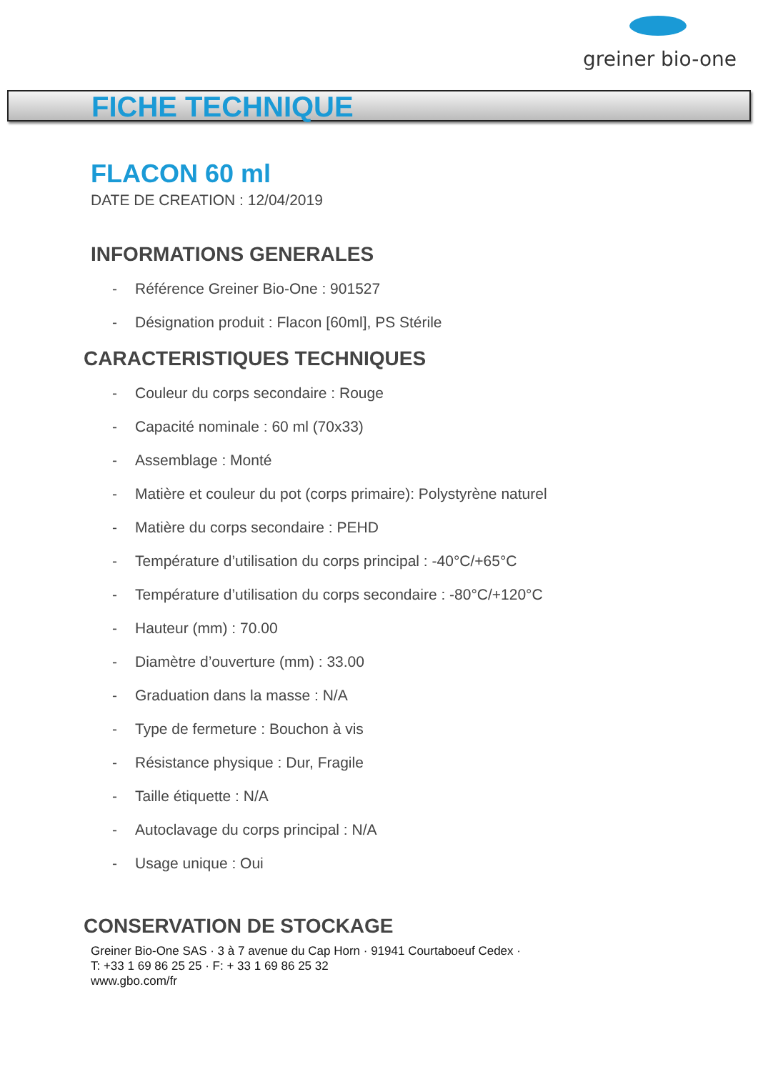greiner bio-one
FICHE TECHNIQUE
FLACON 60 ml
DATE DE CREATION : 12/04/2019
INFORMATIONS GENERALES
- Référence Greiner Bio-One : 901527
- Désignation produit : Flacon [60ml], PS Stérile
CARACTERISTIQUES TECHNIQUES
- Couleur du corps secondaire : Rouge
- Capacité nominale : 60 ml (70x33)
- Assemblage : Monté
- Matière et couleur du pot (corps primaire): Polystyrène naturel
- Matière du corps secondaire : PEHD
- Température d’utilisation du corps principal : -40°C/+65°C
- Température d’utilisation du corps secondaire : -80°C/+120°C
- Hauteur (mm) : 70.00
- Diamètre d’ouverture (mm) : 33.00
- Graduation dans la masse : N/A
- Type de fermeture : Bouchon à vis
- Résistance physique : Dur, Fragile
- Taille étiquette : N/A
- Autoclavage du corps principal : N/A
- Usage unique : Oui
CONSERVATION DE STOCKAGE
Greiner Bio-One SAS · 3 à 7 avenue du Cap Horn · 91941 Courtaboeuf Cedex ·
T: +33 1 69 86 25 25 · F: + 33 1 69 86 25 32
www.gbo.com/fr